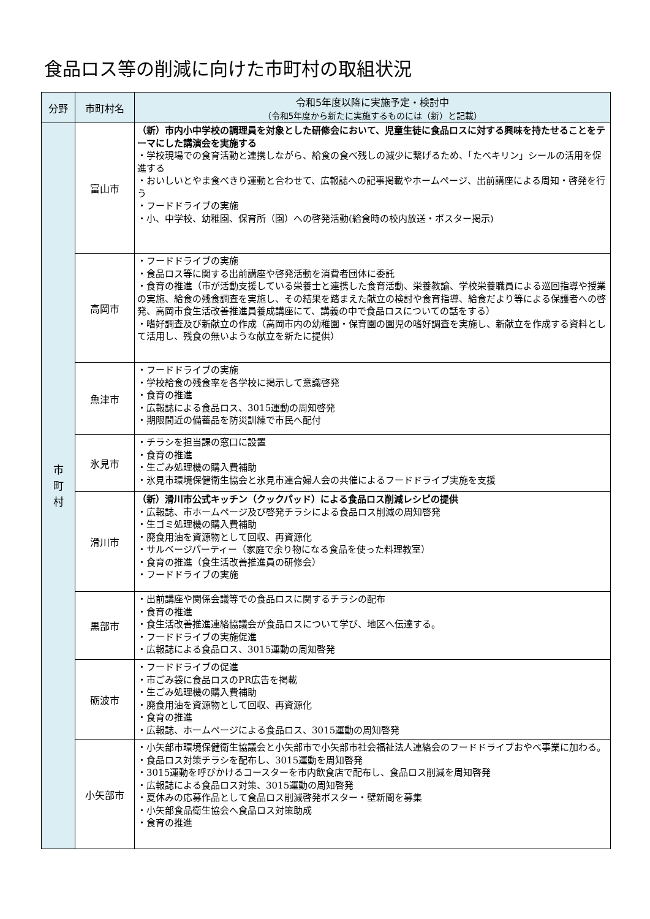食品ロス等の削減に向けた市町村の取組状況
| 分野 | 市町村名 | 令和5年度以降に実施予定・検討中 （令和5年度から新たに実施するものには（新）と記載） |
| --- | --- | --- |
| 市 町 村 | 富山市 | （新）市内小中学校の調理員を対象とした研修会において、児童生徒に食品ロスに対する興味を持たせることをテーマにした講演会を実施する ・学校現場での食育活動と連携しながら、給食の食べ残しの減少に繋げるため、「たべキリン」シールの活用を促進する ・おいしいとやま食べきり運動と合わせて、広報誌への記事掲載やホームページ、出前講座による周知・啓発を行う ・フードドライブの実施 ・小、中学校、幼稚園、保育所（園）への啓発活動(給食時の校内放送・ポスター掲示) |
| | 高岡市 | ・フードドライブの実施 ・食品ロス等に関する出前講座や啓発活動を消費者団体に委託 ・食育の推進（市が活動支援している栄養士と連携した食育活動、栄養教諭、学校栄養職員による巡回指導や授業の実施、給食の残食調査を実施し、その結果を踏まえた献立の検討や食育指導、給食だより等による保護者への啓発、高岡市食生活改善推進員養成講座にて、講義の中で食品ロスについての話をする） ・嗜好調査及び新献立の作成（高岡市内の幼稚園・保育園の園児の嗜好調査を実施し、新献立を作成する資料として活用し、残食の無いような献立を新たに提供） |
| | 魚津市 | ・フードドライブの実施 ・学校給食の残食率を各学校に掲示して意識啓発 ・食育の推進 ・広報誌による食品ロス、3015運動の周知啓発 ・期限間近の備蓄品を防災訓練で市民へ配付 |
| | 氷見市 | ・チラシを担当課の窓口に設置 ・食育の推進 ・生ごみ処理機の購入費補助 ・氷見市環境保健衛生協会と氷見市連合婦人会の共催によるフードドライブ実施を支援 |
| | 滑川市 | （新）滑川市公式キッチン（クックパッド）による食品ロス削減レシピの提供 ・広報誌、市ホームページ及び啓発チラシによる食品ロス削減の周知啓発 ・生ゴミ処理機の購入費補助 ・廃食用油を資源物として回収、再資源化 ・サルベージパーティー（家庭で余り物になる食品を使った料理教室） ・食育の推進（食生活改善推進員の研修会） ・フードドライブの実施 |
| | 黒部市 | ・出前講座や関係会議等での食品ロスに関するチラシの配布 ・食育の推進 ・食生活改善推進連絡協議会が食品ロスについて学び、地区へ伝達する。 ・フードドライブの実施促進 ・広報誌による食品ロス、3015運動の周知啓発 |
| | 砺波市 | ・フードドライブの促進 ・市ごみ袋に食品ロスのPR広告を掲載 ・生ごみ処理機の購入費補助 ・廃食用油を資源物として回収、再資源化 ・食育の推進 ・広報誌、ホームページによる食品ロス、3015運動の周知啓発 |
| | 小矢部市 | ・小矢部市環境保健衛生協議会と小矢部市で小矢部市社会福祉法人連絡会のフードドライブおやべ事業に加わる。 ・食品ロス対策チラシを配布し、3015運動を周知啓発 ・3015運動を呼びかけるコースターを市内飲食店で配布し、食品ロス削減を周知啓発 ・広報誌による食品ロス対策、3015運動の周知啓発 ・夏休みの応募作品として食品ロス削減啓発ポスター・壁新聞を募集 ・小矢部食品衛生協会へ食品ロス対策助成 ・食育の推進 |